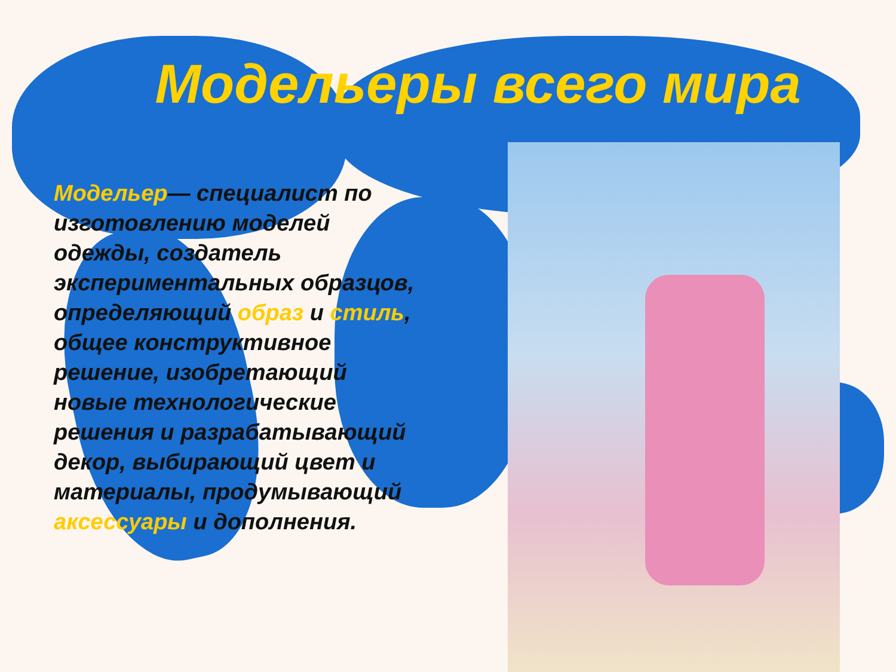Модельеры всего мира
Модельер— специалист по изготовлению моделей одежды, создатель экспериментальных образцов, определяющий образ и стиль, общее конструктивное решение, изобретающий новые технологические решения и разрабатывающий декор, выбирающий цвет и материалы, продумывающий аксессуары и дополнения.